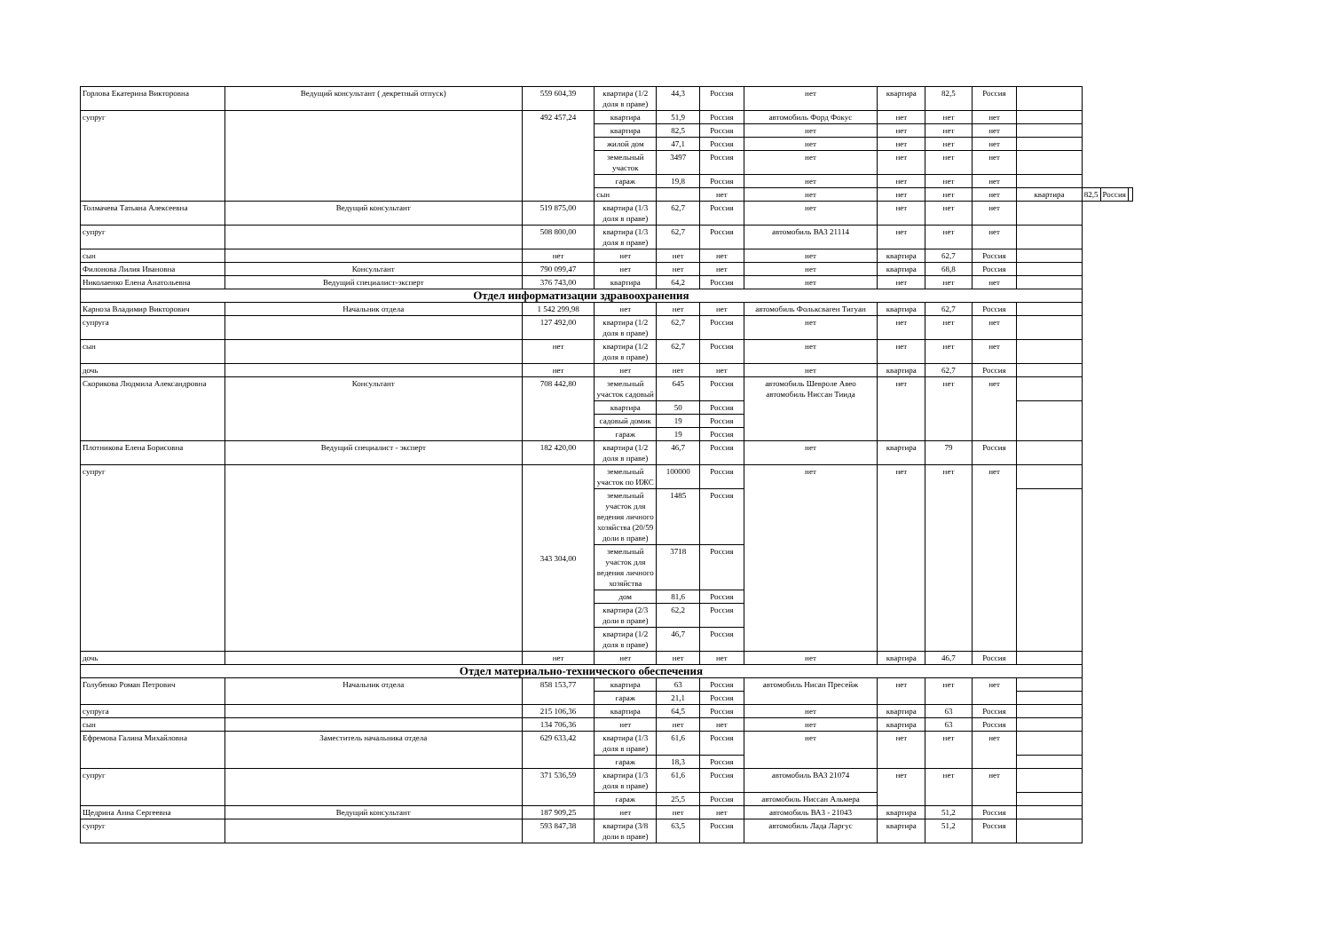| Горлова Екатерина Викторовна | Ведущий консультант ( декретный отпуск) | 559 604,39 | квартира (1/2 доля в праве) | 44,3 | Россия | нет | квартира | 82,5 | Россия | | | | |
| супруг | | 492 457,24 | квартира | 51,9 | Россия | автомобиль Форд Фокус | нет | нет | нет | | | | |
| | | | квартира | 82,5 | Россия | нет | нет | нет | нет | | | | |
| | | | жилой дом | 47,1 | Россия | нет | нет | нет | нет | | | | |
| | | | земельный участок | 3497 | Россия | нет | нет | нет | нет | | | | |
| | | | гараж | 19,8 | Россия | нет | нет | нет | нет | | | | |
| | | | сын | | нет | нет | нет | нет | нет | квартира | 82,5 | Россия | |
| Толмачева Татьяна Алексеевна | Ведущий консультант | 519 875,00 | квартира (1/3 доля в праве) | 62,7 | Россия | нет | нет | нет | нет | | | | |
| супруг | | 508 800,00 | квартира (1/3 доля в праве) | 62,7 | Россия | автомобиль ВАЗ 21114 | нет | нет | нет | | | | |
| сын | | нет | нет | нет | нет | нет | квартира | 62,7 | Россия | | | | |
| Филонова Лилия Ивановна | Консультант | 790 099,47 | нет | нет | нет | нет | квартира | 68,8 | Россия | | | | |
| Николаенко Елена Анатольевна | Ведущий специалист-эксперт | 376 743,00 | квартира | 64,2 | Россия | нет | нет | нет | нет | | | | |
| Отдел информатизации здравоохранения | | | | | | | | | | | | | |
| Карноза Владимир Викторович | Начальник отдела | 1 542 299,98 | нет | нет | нет | автомобиль Фольксваген Тигуан | квартира | 62,7 | Россия | | | | |
| супруга | | 127 492,00 | квартира (1/2 доля в праве) | 62,7 | Россия | нет | нет | нет | нет | | | | |
| сын | | нет | квартира (1/2 доля в праве) | 62,7 | Россия | нет | нет | нет | нет | | | | |
| дочь | | нет | нет | нет | нет | нет | квартира | 62,7 | Россия | | | | |
| Скорикова Людмила Александровна | Консультант | 708 442,80 | земельный участок садовый | 645 | Россия | автомобиль Шевролe Авео автомобиль Ниссан Тиида | нет | нет | нет | | | | |
| | | | квартира | 50 | Россия | | | | | | | | |
| | | | садовый домик | 19 | Россия | | | | | | | | |
| | | | гараж | 19 | Россия | | | | | | | | |
| Плотникова Елена Борисовна | Ведущий специалист - эксперт | 182 420,00 | квартира (1/2 доля в праве) | 46,7 | Россия | нет | квартира | 79 | Россия | | | | |
| супруг | | 343 304,00 | земельный участок по ИЖС | 100000 | Россия | нет | нет | нет | нет | | | | |
| | | | земельный участок для ведения личного хозяйства (20/59 доли в праве) | 1485 | Россия | | | | | | | | |
| | | | земельный участок для ведения личного хозяйства | 3718 | Россия | | | | | | | | |
| | | | дом | 81,6 | Россия | | | | | | | | |
| | | | квартира (2/3 доли в праве) | 62,2 | Россия | | | | | | | | |
| | | | квартира (1/2 доля в праве) | 46,7 | Россия | | | | | | | | |
| дочь | | нет | нет | нет | нет | нет | квартира | 46,7 | Россия | | | | |
| Отдел материально-технического обеспечения | | | | | | | | | | | | | |
| Голубенко Роман Петрович | Начальник отдела | 858 153,77 | квартира | 63 | Россия | автомобиль Нисан Пресейж | нет | нет | нет | | | | |
| | | | гараж | 21,1 | Россия | | | | | | | | |
| супруга | | 215 106,36 | квартира | 64,5 | Россия | нет | квартира | 63 | Россия | | | | |
| сын | | 134 706,36 | нет | нет | нет | нет | квартира | 63 | Россия | | | | |
| Ефремова Галина Михайловна | Заместитель начальника отдела | 629 633,42 | квартира (1/3 доля в праве) | 61,6 | Россия | нет | нет | нет | нет | | | | |
| | | | гараж | 18,3 | Россия | | | | | | | | |
| супруг | | 371 536,59 | квартира (1/3 доля в праве) | 61,6 | Россия | автомобиль ВАЗ 21074 | нет | нет | нет | | | | |
| | | | гараж | 25,5 | Россия | автомобиль Ниссан Альмера | | | | | | | |
| Щедрина Анна Сергеевна | Ведущий консультант | 187 909,25 | нет | нет | нет | автомобиль ВАЗ - 21043 | квартира | 51,2 | Россия | | | | |
| супруг | | 593 847,38 | квартира (3/8 доли в праве) | 63,5 | Россия | автомобиль Лада Ларгус | квартира | 51,2 | Россия | | | | |